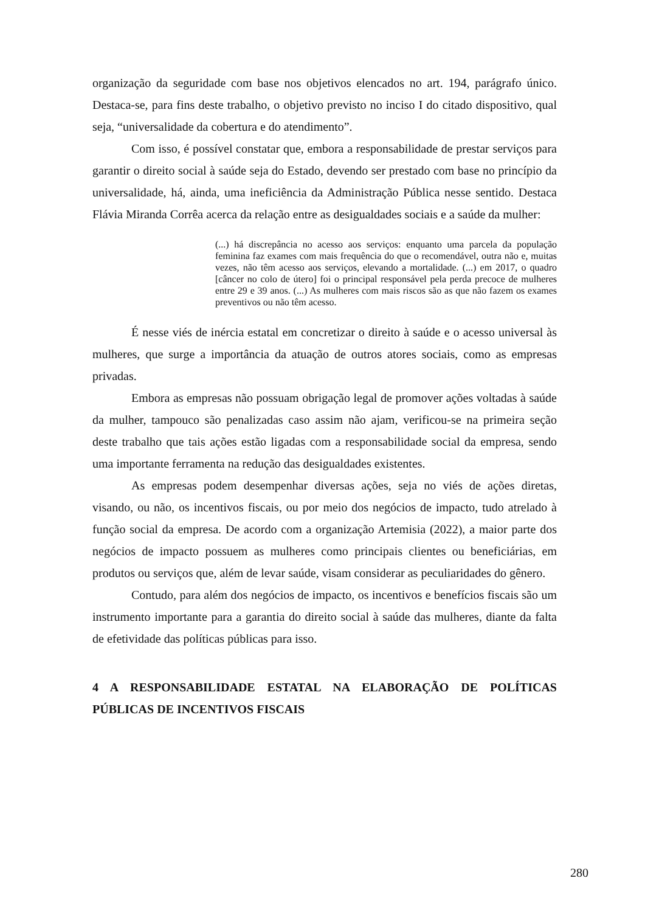organização da seguridade com base nos objetivos elencados no art. 194, parágrafo único. Destaca-se, para fins deste trabalho, o objetivo previsto no inciso I do citado dispositivo, qual seja, “universalidade da cobertura e do atendimento”.
Com isso, é possível constatar que, embora a responsabilidade de prestar serviços para garantir o direito social à saúde seja do Estado, devendo ser prestado com base no princípio da universalidade, há, ainda, uma ineficiência da Administração Pública nesse sentido. Destaca Flávia Miranda Corrêa acerca da relação entre as desigualdades sociais e a saúde da mulher:
(...) há discrepância no acesso aos serviços: enquanto uma parcela da população feminina faz exames com mais frequência do que o recomendável, outra não e, muitas vezes, não têm acesso aos serviços, elevando a mortalidade. (...) em 2017, o quadro [câncer no colo de útero] foi o principal responsável pela perda precoce de mulheres entre 29 e 39 anos. (...) As mulheres com mais riscos são as que não fazem os exames preventivos ou não têm acesso.
É nesse viés de inércia estatal em concretizar o direito à saúde e o acesso universal às mulheres, que surge a importância da atuação de outros atores sociais, como as empresas privadas.
Embora as empresas não possuam obrigação legal de promover ações voltadas à saúde da mulher, tampouco são penalizadas caso assim não ajam, verificou-se na primeira seção deste trabalho que tais ações estão ligadas com a responsabilidade social da empresa, sendo uma importante ferramenta na redução das desigualdades existentes.
As empresas podem desempenhar diversas ações, seja no viés de ações diretas, visando, ou não, os incentivos fiscais, ou por meio dos negócios de impacto, tudo atrelado à função social da empresa. De acordo com a organização Artemisia (2022), a maior parte dos negócios de impacto possuem as mulheres como principais clientes ou beneficiárias, em produtos ou serviços que, além de levar saúde, visam considerar as peculiaridades do gênero.
Contudo, para além dos negócios de impacto, os incentivos e benefícios fiscais são um instrumento importante para a garantia do direito social à saúde das mulheres, diante da falta de efetividade das políticas públicas para isso.
4 A RESPONSABILIDADE ESTATAL NA ELABORAÇÃO DE POLÍTICAS PÚBLICAS DE INCENTIVOS FISCAIS
280